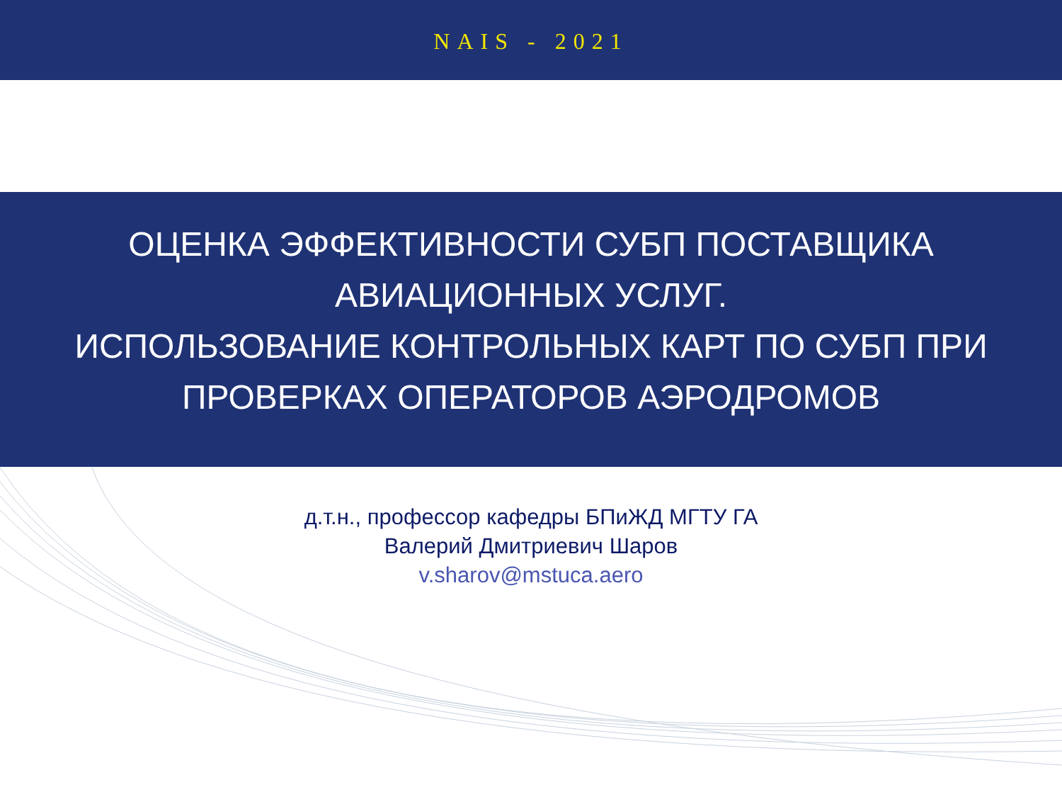NAIS - 2021
ОЦЕНКА ЭФФЕКТИВНОСТИ СУБП ПОСТАВЩИКА
АВИАЦИОННЫХ УСЛУГ.
ИСПОЛЬЗОВАНИЕ КОНТРОЛЬНЫХ КАРТ ПО СУБП ПРИ
ПРОВЕРКАХ ОПЕРАТОРОВ АЭРОДРОМОВ
д.т.н., профессор кафедры БПиЖД МГТУ ГА
Валерий Дмитриевич Шаров
v.sharov@mstuca.aero